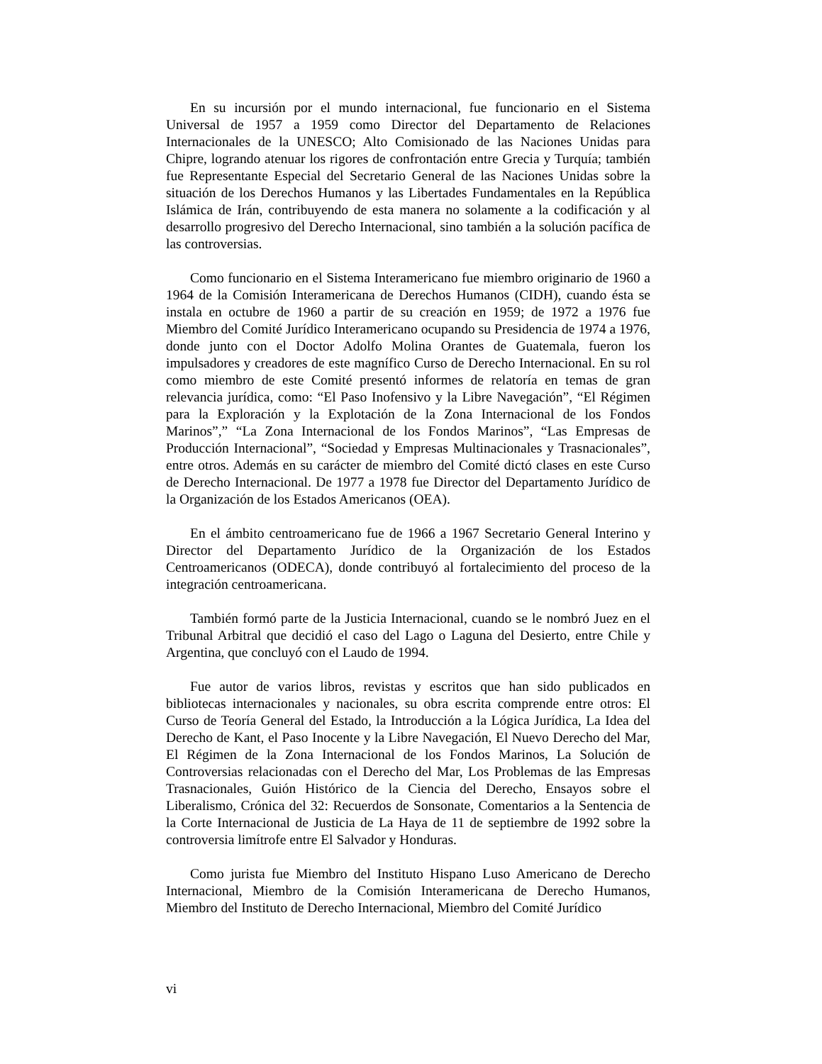En su incursión por el mundo internacional, fue funcionario en el Sistema Universal de 1957 a 1959 como Director del Departamento de Relaciones Internacionales de la UNESCO; Alto Comisionado de las Naciones Unidas para Chipre, logrando atenuar los rigores de confrontación entre Grecia y Turquía; también fue Representante Especial del Secretario General de las Naciones Unidas sobre la situación de los Derechos Humanos y las Libertades Fundamentales en la República Islámica de Irán, contribuyendo de esta manera no solamente a la codificación y al desarrollo progresivo del Derecho Internacional, sino también a la solución pacífica de las controversias.
Como funcionario en el Sistema Interamericano fue miembro originario de 1960 a 1964 de la Comisión Interamericana de Derechos Humanos (CIDH), cuando ésta se instala en octubre de 1960 a partir de su creación en 1959; de 1972 a 1976 fue Miembro del Comité Jurídico Interamericano ocupando su Presidencia de 1974 a 1976, donde junto con el Doctor Adolfo Molina Orantes de Guatemala, fueron los impulsadores y creadores de este magnífico Curso de Derecho Internacional. En su rol como miembro de este Comité presentó informes de relatoría en temas de gran relevancia jurídica, como: “El Paso Inofensivo y la Libre Navegación”, “El Régimen para la Exploración y la Explotación de la Zona Internacional de los Fondos Marinos”,” “La Zona Internacional de los Fondos Marinos”, “Las Empresas de Producción Internacional”, “Sociedad y Empresas Multinacionales y Trasnacionales”, entre otros. Además en su carácter de miembro del Comité dictó clases en este Curso de Derecho Internacional. De 1977 a 1978 fue Director del Departamento Jurídico de la Organización de los Estados Americanos (OEA).
En el ámbito centroamericano fue de 1966 a 1967 Secretario General Interino y Director del Departamento Jurídico de la Organización de los Estados Centroamericanos (ODECA), donde contribuyó al fortalecimiento del proceso de la integración centroamericana.
También formó parte de la Justicia Internacional, cuando se le nombró Juez en el Tribunal Arbitral que decidió el caso del Lago o Laguna del Desierto, entre Chile y Argentina, que concluyó con el Laudo de 1994.
Fue autor de varios libros, revistas y escritos que han sido publicados en bibliotecas internacionales y nacionales, su obra escrita comprende entre otros: El Curso de Teoría General del Estado, la Introducción a la Lógica Jurídica, La Idea del Derecho de Kant, el Paso Inocente y la Libre Navegación, El Nuevo Derecho del Mar, El Régimen de la Zona Internacional de los Fondos Marinos, La Solución de Controversias relacionadas con el Derecho del Mar, Los Problemas de las Empresas Trasnacionales, Guión Histórico de la Ciencia del Derecho, Ensayos sobre el Liberalismo, Crónica del 32: Recuerdos de Sonsonate, Comentarios a la Sentencia de la Corte Internacional de Justicia de La Haya de 11 de septiembre de 1992 sobre la controversia limítrofe entre El Salvador y Honduras.
Como jurista fue Miembro del Instituto Hispano Luso Americano de Derecho Internacional, Miembro de la Comisión Interamericana de Derecho Humanos, Miembro del Instituto de Derecho Internacional, Miembro del Comité Jurídico
vi